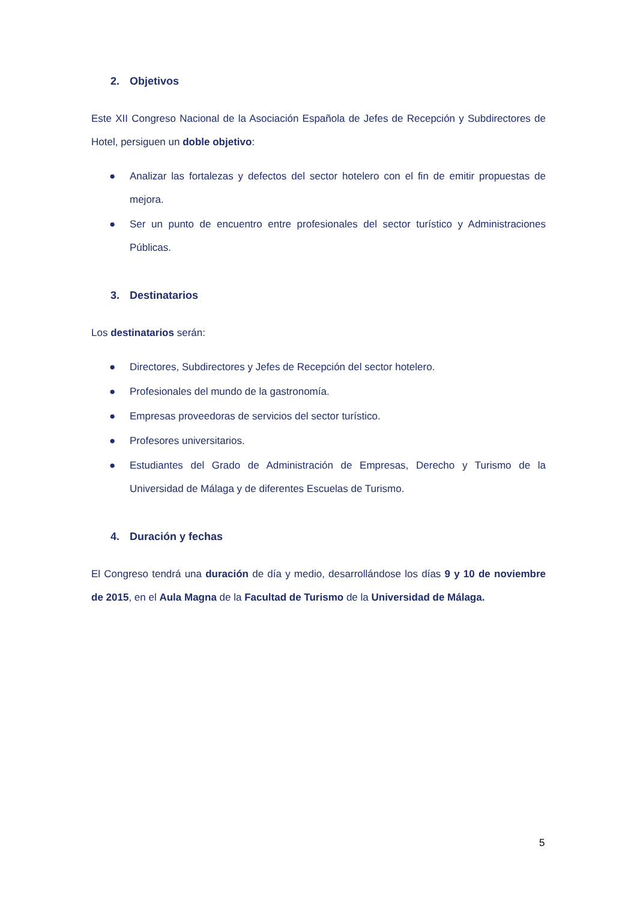2. Objetivos
Este XII Congreso Nacional de la Asociación Española de Jefes de Recepción y Subdirectores de Hotel, persiguen un doble objetivo:
● Analizar las fortalezas y defectos del sector hotelero con el fin de emitir propuestas de mejora.
● Ser un punto de encuentro entre profesionales del sector turístico y Administraciones Públicas.
3. Destinatarios
Los destinatarios serán:
● Directores, Subdirectores y Jefes de Recepción del sector hotelero.
● Profesionales del mundo de la gastronomía.
● Empresas proveedoras de servicios del sector turístico.
● Profesores universitarios.
● Estudiantes del Grado de Administración de Empresas, Derecho y Turismo de la Universidad de Málaga y de diferentes Escuelas de Turismo.
4. Duración y fechas
El Congreso tendrá una duración de día y medio, desarrollándose los días 9 y 10 de noviembre de 2015, en el Aula Magna de la Facultad de Turismo de la Universidad de Málaga.
5